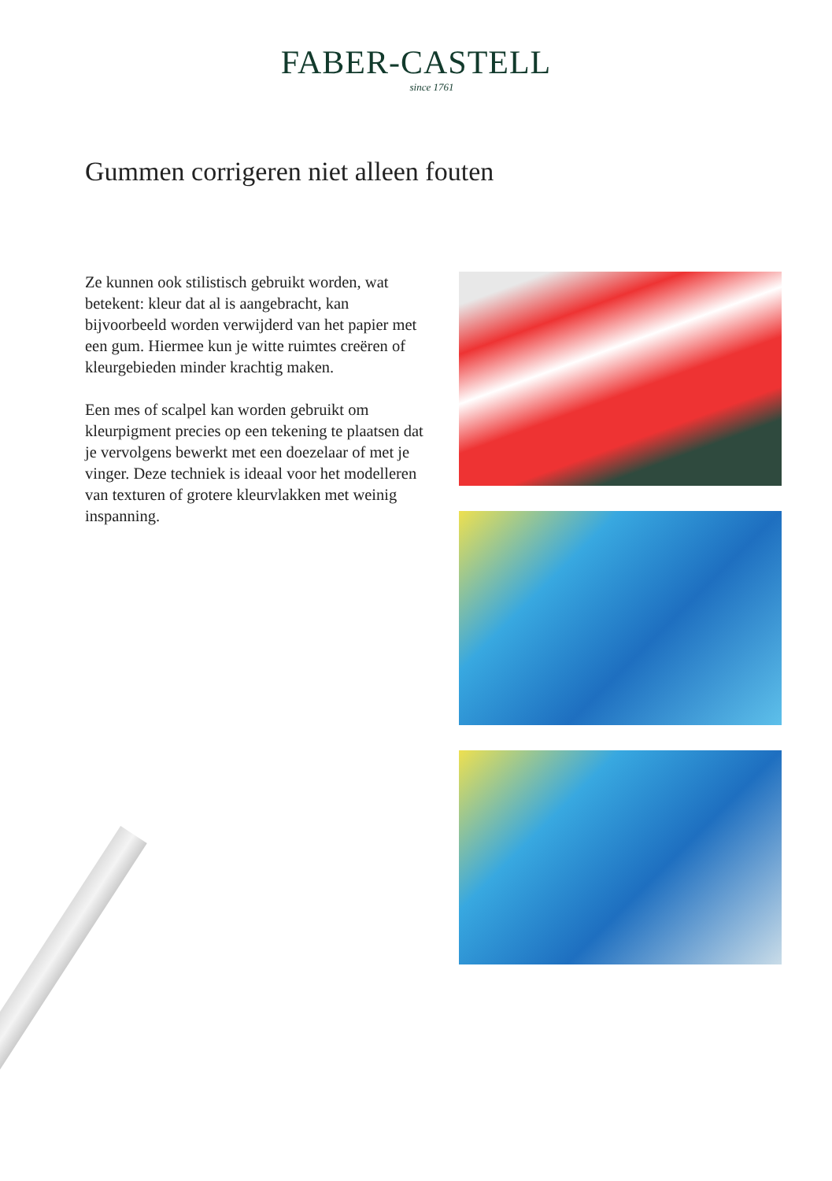FABER-CASTELL
since 1761
Gummen corrigeren niet alleen fouten
Ze kunnen ook stilistisch gebruikt worden, wat betekent: kleur dat al is aangebracht, kan bijvoorbeeld worden verwijderd van het papier met een gum. Hiermee kun je witte ruimtes creëren of kleurgebieden minder krachtig maken.
Een mes of scalpel kan worden gebruikt om kleurpigment precies op een tekening te plaatsen dat je vervolgens bewerkt met een doezelaar of met je vinger. Deze techniek is ideaal voor het modelleren van texturen of grotere kleurvlakken met weinig inspanning.